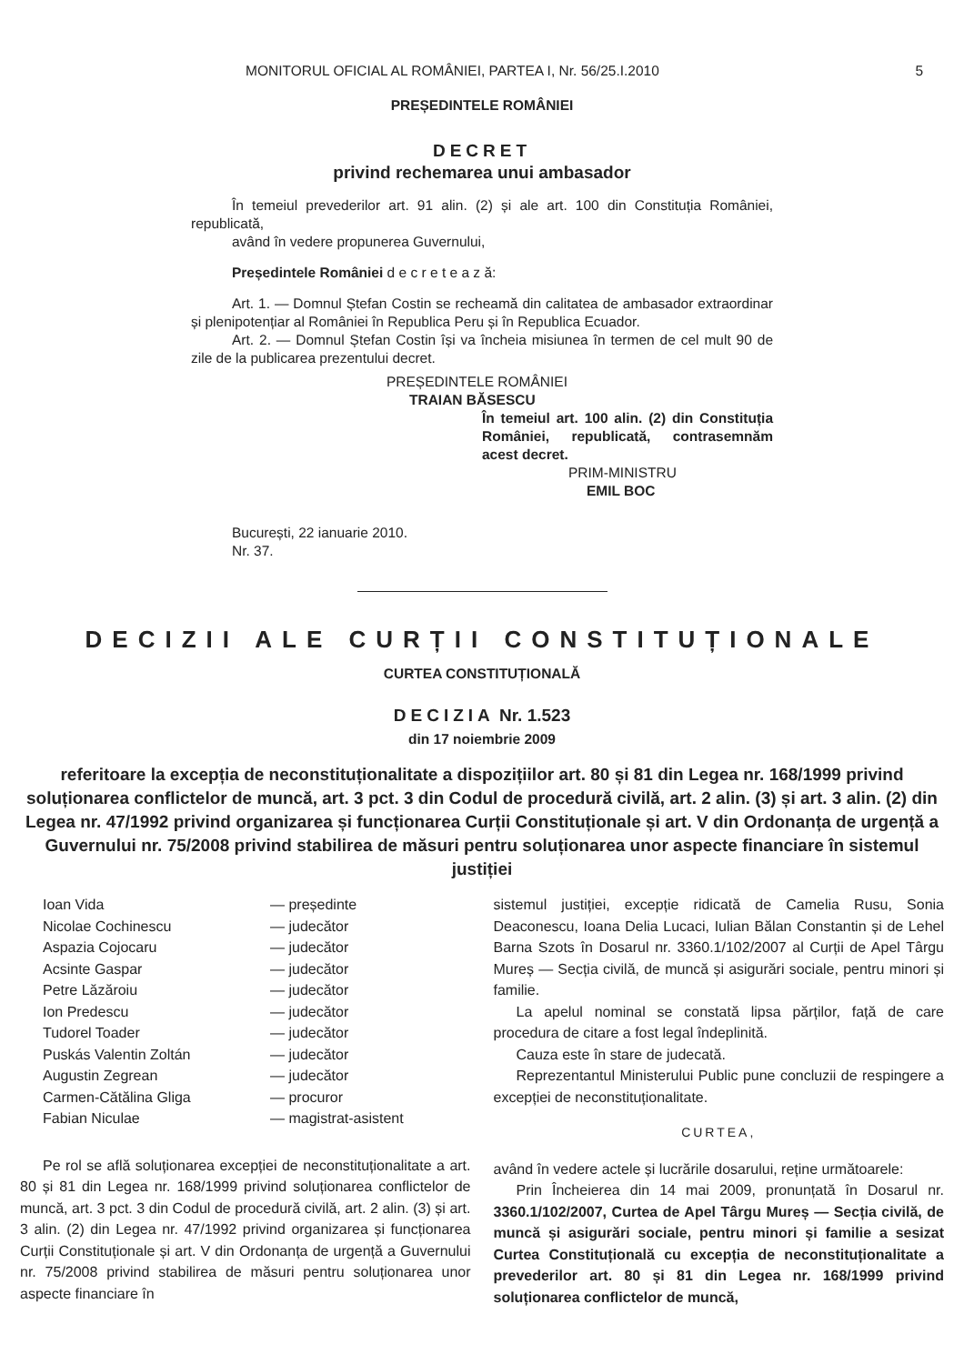MONITORUL OFICIAL AL ROMÂNIEI, PARTEA I, Nr. 56/25.I.2010
5
PREȘEDINTELE ROMÂNIEI
DECRET
privind rechemarea unui ambasador
În temeiul prevederilor art. 91 alin. (2) și ale art. 100 din Constituția României, republicată,
având în vedere propunerea Guvernului,
Președintele României d e c r e t e a z ă:
Art. 1. — Domnul Ștefan Costin se recheamă din calitatea de ambasador extraordinar și plenipotențiar al României în Republica Peru și în Republica Ecuador.
Art. 2. — Domnul Ștefan Costin își va încheia misiunea în termen de cel mult 90 de zile de la publicarea prezentului decret.
PREȘEDINTELE ROMÂNIEI
TRAIAN BĂSESCU
În temeiul art. 100 alin. (2) din Constituția României, republicată, contrasemnăm acest decret.
PRIM-MINISTRU
EMIL BOC
București, 22 ianuarie 2010.
Nr. 37.
DECIZII ALE CURȚII CONSTITUȚIONALE
CURTEA CONSTITUȚIONALĂ
DECIZIA Nr. 1.523
din 17 noiembrie 2009
referitoare la excepția de neconstituționalitate a dispozițiilor art. 80 și 81 din Legea nr. 168/1999 privind soluționarea conflictelor de muncă, art. 3 pct. 3 din Codul de procedură civilă, art. 2 alin. (3) și art. 3 alin. (2) din Legea nr. 47/1992 privind organizarea și funcționarea Curții Constituționale și art. V din Ordonanța de urgență a Guvernului nr. 75/2008 privind stabilirea de măsuri pentru soluționarea unor aspecte financiare în sistemul justiției
Ioan Vida — președinte Nicolae Cochinescu — judecător Aspazia Cojocaru — judecător Acsinte Gaspar — judecător Petre Lăzăroiu — judecător Ion Predescu — judecător Tudorel Toader — judecător Puskás Valentin Zoltán — judecător Augustin Zegrean — judecător Carmen-Cătălina Gliga — procuror Fabian Niculae — magistrat-asistent
Pe rol se află soluționarea excepției de neconstituționalitate a art. 80 și 81 din Legea nr. 168/1999 privind soluționarea conflictelor de muncă, art. 3 pct. 3 din Codul de procedură civilă, art. 2 alin. (3) și art. 3 alin. (2) din Legea nr. 47/1992 privind organizarea și funcționarea Curții Constituționale și art. V din Ordonanța de urgență a Guvernului nr. 75/2008 privind stabilirea de măsuri pentru soluționarea unor aspecte financiare în
sistemul justiției, excepție ridicată de Camelia Rusu, Sonia Deaconescu, Ioana Delia Lucaci, Iulian Bălan Constantin și de Lehel Barna Szots în Dosarul nr. 3360.1/102/2007 al Curții de Apel Târgu Mureș — Secția civilă, de muncă și asigurări sociale, pentru minori și familie.
La apelul nominal se constată lipsa părților, față de care procedura de citare a fost legal îndeplinită.
Cauza este în stare de judecată.
Reprezentantul Ministerului Public pune concluzii de respingere a excepției de neconstituționalitate.
CURTEA,
având în vedere actele și lucrările dosarului, reține următoarele:
Prin Încheierea din 14 mai 2009, pronunțată în Dosarul nr. 3360.1/102/2007, Curtea de Apel Târgu Mureș — Secția civilă, de muncă și asigurări sociale, pentru minori și familie a sesizat Curtea Constituțională cu excepția de neconstituționalitate a prevederilor art. 80 și 81 din Legea nr. 168/1999 privind soluționarea conflictelor de muncă,